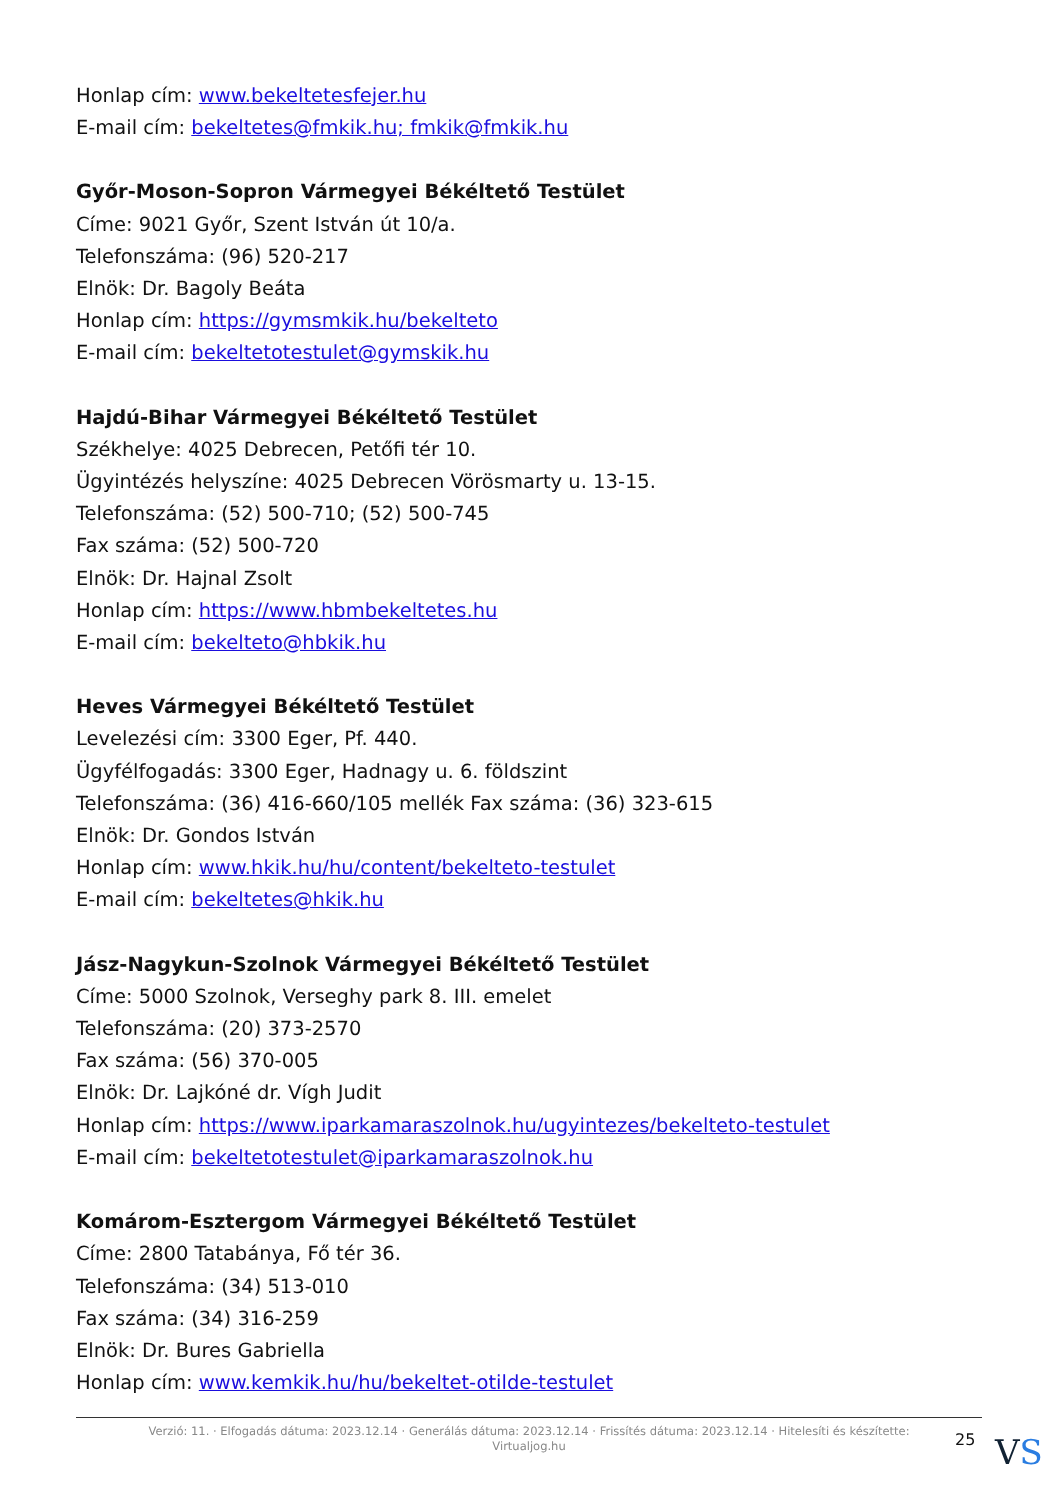Honlap cím: www.bekeltetesfejer.hu
E-mail cím: bekeltetes@fmkik.hu; fmkik@fmkik.hu
Győr-Moson-Sopron Vármegyei Békéltető Testület
Címe: 9021 Győr, Szent István út 10/a.
Telefonszáma: (96) 520-217
Elnök: Dr. Bagoly Beáta
Honlap cím: https://gymsmkik.hu/bekelteto
E-mail cím: bekeltetotestulet@gymskik.hu
Hajdú-Bihar Vármegyei Békéltető Testület
Székhelye: 4025 Debrecen, Petőfi tér 10.
Ügyintézés helyszíne: 4025 Debrecen Vörösmarty u. 13-15.
Telefonszáma: (52) 500-710; (52) 500-745
Fax száma: (52) 500-720
Elnök: Dr. Hajnal Zsolt
Honlap cím: https://www.hbmbekeltetes.hu
E-mail cím: bekelteto@hbkik.hu
Heves Vármegyei Békéltető Testület
Levelezési cím: 3300 Eger, Pf. 440.
Ügyfélfogadás: 3300 Eger, Hadnagy u. 6. földszint
Telefonszáma: (36) 416-660/105 mellék Fax száma: (36) 323-615
Elnök: Dr. Gondos István
Honlap cím: www.hkik.hu/hu/content/bekelteto-testulet
E-mail cím: bekeltetes@hkik.hu
Jász-Nagykun-Szolnok Vármegyei Békéltető Testület
Címe: 5000 Szolnok, Verseghy park 8. III. emelet
Telefonszáma: (20) 373-2570
Fax száma: (56) 370-005
Elnök: Dr. Lajkóné dr. Vígh Judit
Honlap cím: https://www.iparkamaraszolnok.hu/ugyintezes/bekelteto-testulet
E-mail cím: bekeltetotestulet@iparkamaraszolnok.hu
Komárom-Esztergom Vármegyei Békéltető Testület
Címe: 2800 Tatabánya, Fő tér 36.
Telefonszáma: (34) 513-010
Fax száma: (34) 316-259
Elnök: Dr. Bures Gabriella
Honlap cím: www.kemkik.hu/hu/bekeltet-otilde-testulet
Verzió: 11. · Elfogadás dátuma: 2023.12.14 · Generálás dátuma: 2023.12.14 · Frissítés dátuma: 2023.12.14 · Hitelesíti és készítette:
Virtualjog.hu
25 VS